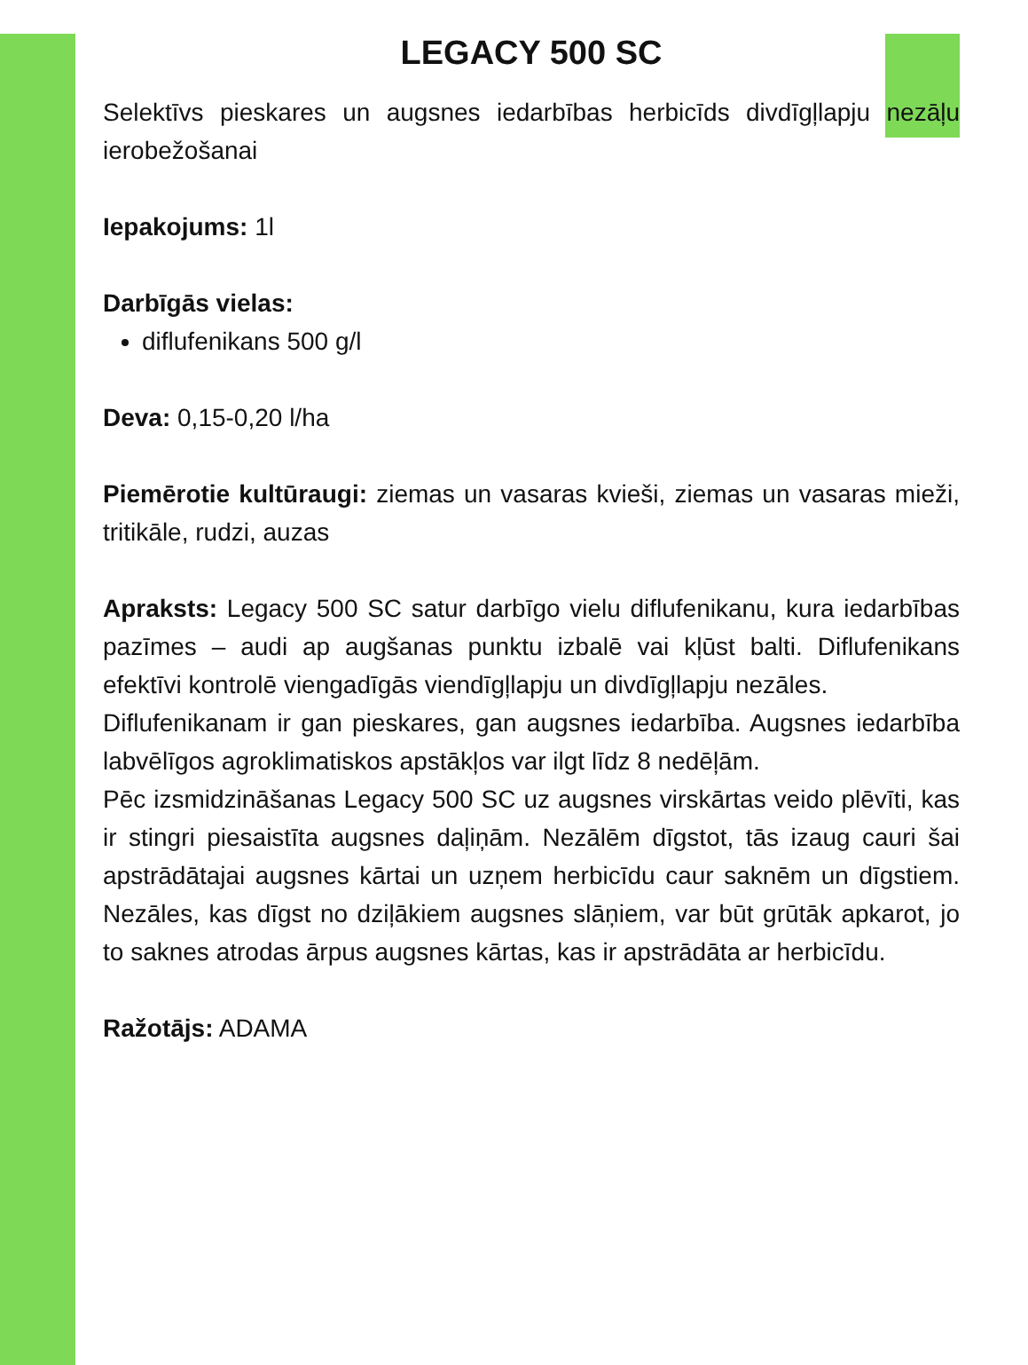LEGACY 500 SC
Selektīvs pieskares un augsnes iedarbības herbicīds divdīgļlapju nezāļu ierobežošanai
Iepakojums: 1l
Darbīgās vielas:
diflufenikans 500 g/l
Deva: 0,15-0,20 l/ha
Piemērotie kultūraugi: ziemas un vasaras kvieši, ziemas un vasaras mieži, tritikāle, rudzi, auzas
Apraksts: Legacy 500 SC satur darbīgo vielu diflufenikanu, kura iedarbības pazīmes – audi ap augšanas punktu izbalē vai kļūst balti. Diflufenikans efektīvi kontrolē viengadīgās viendīgļlapju un divdīgļlapju nezāles.
Diflufenikanam ir gan pieskares, gan augsnes iedarbība. Augsnes iedarbība labvēlīgos agroklimatiskos apstākļos var ilgt līdz 8 nedēļām.
Pēc izsmidzināšanas Legacy 500 SC uz augsnes virskārtas veido plēvīti, kas ir stingri piesaistīta augsnes daļiņām. Nezālēm dīgstot, tās izaug cauri šai apstrādātajai augsnes kārtai un uzņem herbicīdu caur saknēm un dīgstiem. Nezāles, kas dīgst no dziļākiem augsnes slāņiem, var būt grūtāk apkarot, jo to saknes atrodas ārpus augsnes kārtas, kas ir apstrādāta ar herbicīdu.
Ražotājs: ADAMA